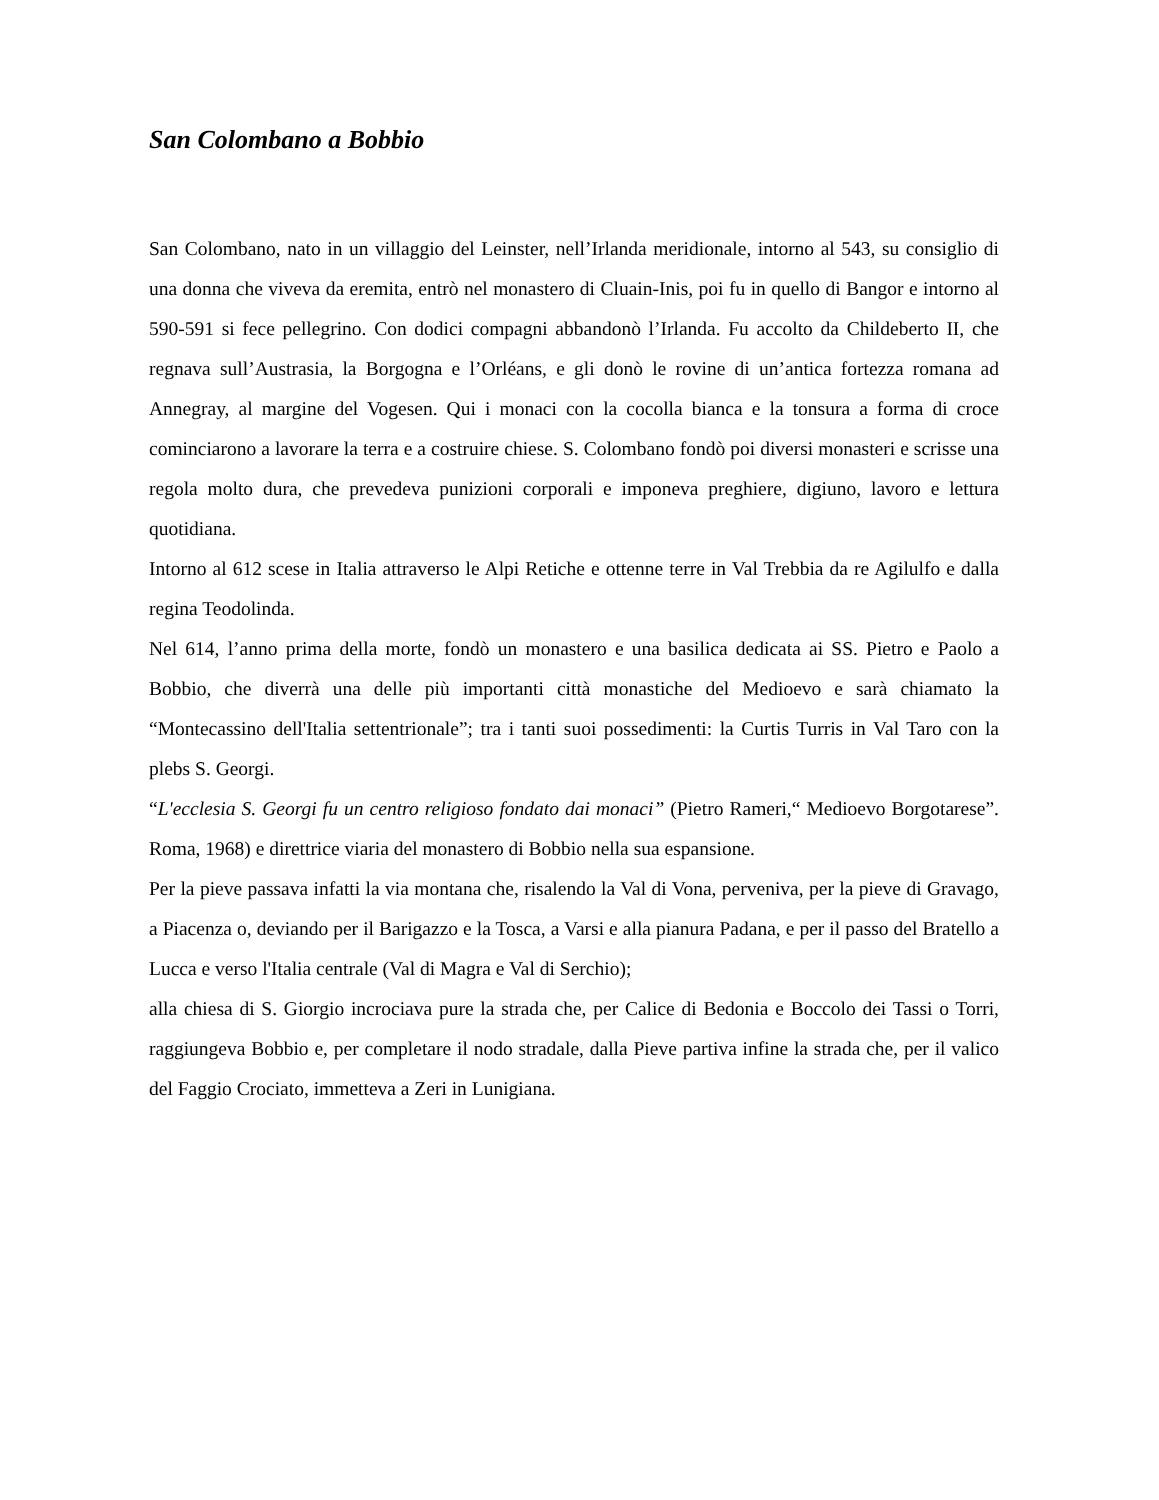San Colombano a Bobbio
San Colombano, nato in un villaggio del Leinster, nell’Irlanda meridionale, intorno al 543, su consiglio di una donna che viveva da eremita, entrò nel monastero di Cluain-Inis, poi fu in quello di Bangor e intorno al 590-591 si fece pellegrino. Con dodici compagni abbandonò l’Irlanda. Fu accolto da Childeberto II, che regnava sull’Austrasia, la Borgogna e l’Orléans, e gli donò le rovine di un’antica fortezza romana ad Annegray, al margine del Vogesen. Qui i monaci con la cocolla bianca e la tonsura a forma di croce cominciarono a lavorare la terra e a costruire chiese. S. Colombano fondò poi diversi monasteri e scrisse una regola molto dura, che prevedeva punizioni corporali e imponeva preghiere, digiuno, lavoro e lettura quotidiana.
Intorno al 612 scese in Italia attraverso le Alpi Retiche e ottenne terre in Val Trebbia da re Agilulfo e dalla regina Teodolinda.
Nel 614, l’anno prima della morte, fondò un monastero e una basilica dedicata ai SS. Pietro e Paolo a Bobbio, che diverrà una delle più importanti città monastiche del Medioevo e sarà chiamato la “Montecassino dell'Italia settentrionale”; tra i tanti suoi possedimenti: la Curtis Turris in Val Taro con la plebs S. Georgi.
“L'ecclesia S. Georgi fu un centro religioso fondato dai monaci” (Pietro Rameri,“ Medioevo Borgotarese”. Roma, 1968) e direttrice viaria del monastero di Bobbio nella sua espansione.
Per la pieve passava infatti la via montana che, risalendo la Val di Vona, perveniva, per la pieve di Gravago, a Piacenza o, deviando per il Barigazzo e la Tosca, a Varsi e alla pianura Padana, e per il passo del Bratello a Lucca e verso l'Italia centrale (Val di Magra e Val di Serchio);
alla chiesa di S. Giorgio incrociava pure la strada che, per Calice di Bedonia e Boccolo dei Tassi o Torri, raggiungeva Bobbio e, per completare il nodo stradale, dalla Pieve partiva infine la strada che, per il valico del Faggio Crociato, immetteva a Zeri in Lunigiana.